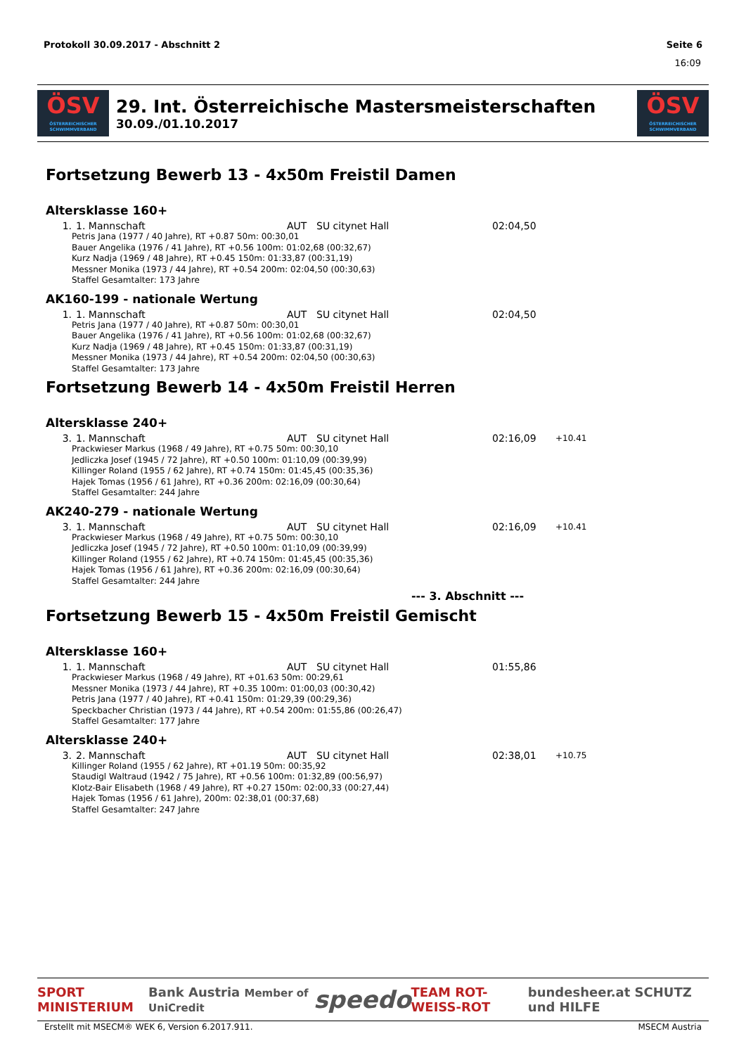Protokoll 30.09.2017 - Abschnitt 2 Seite 6
16:09
ÖSV
ÖSTERREICHISCHER SCHWIMMVERBAND
29. Int. Österreichische Mastersmeisterschaften
30.09./01.10.2017
ÖSV
ÖSTERREICHISCHER SCHWIMMVERBAND
Fortsetzung Bewerb 13 - 4x50m Freistil Damen
Altersklasse 160+
| 1. | 1. Mannschaft | AUT | SU citynet Hall | 02:04,50 | |
Petris Jana (1977 / 40 Jahre), RT +0.87 50m: 00:30,01
Bauer Angelika (1976 / 41 Jahre), RT +0.56 100m: 01:02,68 (00:32,67)
Kurz Nadja (1969 / 48 Jahre), RT +0.45 150m: 01:33,87 (00:31,19)
Messner Monika (1973 / 44 Jahre), RT +0.54 200m: 02:04,50 (00:30,63)
Staffel Gesamtalter: 173 Jahre
AK160-199 - nationale Wertung
| 1. | 1. Mannschaft | AUT | SU citynet Hall | 02:04,50 | |
Petris Jana (1977 / 40 Jahre), RT +0.87 50m: 00:30,01
Bauer Angelika (1976 / 41 Jahre), RT +0.56 100m: 01:02,68 (00:32,67)
Kurz Nadja (1969 / 48 Jahre), RT +0.45 150m: 01:33,87 (00:31,19)
Messner Monika (1973 / 44 Jahre), RT +0.54 200m: 02:04,50 (00:30,63)
Staffel Gesamtalter: 173 Jahre
Fortsetzung Bewerb 14 - 4x50m Freistil Herren
Altersklasse 240+
| 3. | 1. Mannschaft | AUT | SU citynet Hall | 02:16,09 | +10.41 |
Prackwieser Markus (1968 / 49 Jahre), RT +0.75 50m: 00:30,10
Jedliczka Josef (1945 / 72 Jahre), RT +0.50 100m: 01:10,09 (00:39,99)
Killinger Roland (1955 / 62 Jahre), RT +0.74 150m: 01:45,45 (00:35,36)
Hajek Tomas (1956 / 61 Jahre), RT +0.36 200m: 02:16,09 (00:30,64)
Staffel Gesamtalter: 244 Jahre
AK240-279 - nationale Wertung
| 3. | 1. Mannschaft | AUT | SU citynet Hall | 02:16,09 | +10.41 |
Prackwieser Markus (1968 / 49 Jahre), RT +0.75 50m: 00:30,10
Jedliczka Josef (1945 / 72 Jahre), RT +0.50 100m: 01:10,09 (00:39,99)
Killinger Roland (1955 / 62 Jahre), RT +0.74 150m: 01:45,45 (00:35,36)
Hajek Tomas (1956 / 61 Jahre), RT +0.36 200m: 02:16,09 (00:30,64)
Staffel Gesamtalter: 244 Jahre
--- 3. Abschnitt ---
Fortsetzung Bewerb 15 - 4x50m Freistil Gemischt
Altersklasse 160+
| 1. | 1. Mannschaft | AUT | SU citynet Hall | 01:55,86 | |
Prackwieser Markus (1968 / 49 Jahre), RT +01.63 50m: 00:29,61
Messner Monika (1973 / 44 Jahre), RT +0.35 100m: 01:00,03 (00:30,42)
Petris Jana (1977 / 40 Jahre), RT +0.41 150m: 01:29,39 (00:29,36)
Speckbacher Christian (1973 / 44 Jahre), RT +0.54 200m: 01:55,86 (00:26,47)
Staffel Gesamtalter: 177 Jahre
Altersklasse 240+
| 3. | 2. Mannschaft | AUT | SU citynet Hall | 02:38,01 | +10.75 |
Killinger Roland (1955 / 62 Jahre), RT +01.19 50m: 00:35,92
Staudigl Waltraud (1942 / 75 Jahre), RT +0.56 100m: 01:32,89 (00:56,97)
Klotz-Bair Elisabeth (1968 / 49 Jahre), RT +0.27 150m: 02:00,33 (00:27,44)
Hajek Tomas (1956 / 61 Jahre), 200m: 02:38,01 (00:37,68)
Staffel Gesamtalter: 247 Jahre
SPORT MINISTERIUM Bank Austria Member of UniCredit speedo TEAM ROT-WEISS-ROT bundesheer.at SCHUTZ und HILFE
Erstellt mit MSECM® WEK 6, Version 6.2017.911. MSECM Austria